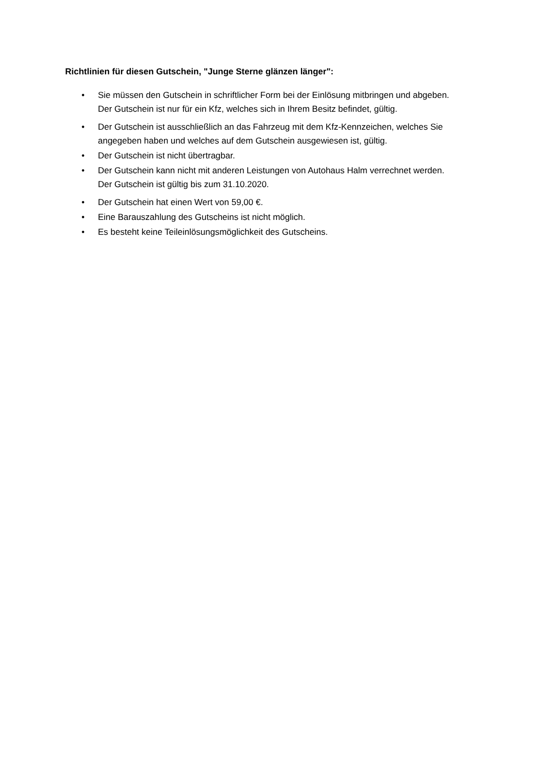Richtlinien für diesen Gutschein, "Junge Sterne glänzen länger":
• Sie müssen den Gutschein in schriftlicher Form bei der Einlösung mitbringen und abgeben.
Der Gutschein ist nur für ein Kfz, welches sich in Ihrem Besitz befindet, gültig.
• Der Gutschein ist ausschließlich an das Fahrzeug mit dem Kfz-Kennzeichen, welches Sie angegeben haben und welches auf dem Gutschein ausgewiesen ist, gültig.
• Der Gutschein ist nicht übertragbar.
• Der Gutschein kann nicht mit anderen Leistungen von Autohaus Halm verrechnet werden.
Der Gutschein ist gültig bis zum 31.10.2020.
• Der Gutschein hat einen Wert von 59,00 €.
• Eine Barauszahlung des Gutscheins ist nicht möglich.
• Es besteht keine Teileinlösungsmöglichkeit des Gutscheins.